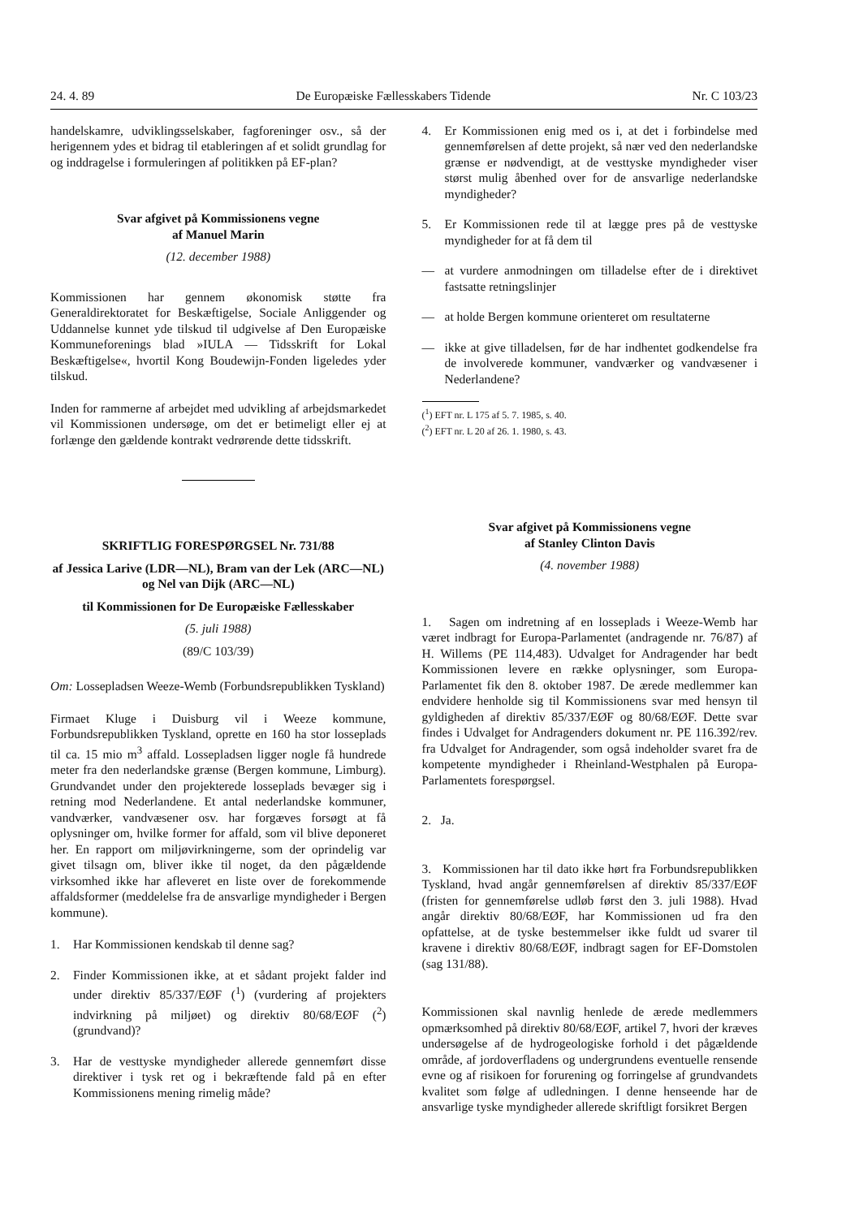24. 4. 89 De Europæiske Fællesskabers Tidende Nr. C 103/23
handelskamre, udviklingsselskaber, fagforeninger osv., så der herigennem ydes et bidrag til etableringen af et solidt grundlag for og inddragelse i formuleringen af politikken på EF-plan?
Svar afgivet på Kommissionens vegne
af Manuel Marin
(12. december 1988)
Kommissionen har gennem økonomisk støtte fra Generaldirektoratet for Beskæftigelse, Sociale Anliggender og Uddannelse kunnet yde tilskud til udgivelse af Den Europæiske Kommuneforenings blad »IULA — Tidsskrift for Lokal Beskæftigelse«, hvortil Kong Boudewijn-Fonden ligeledes yder tilskud.
Inden for rammerne af arbejdet med udvikling af arbejdsmarkedet vil Kommissionen undersøge, om det er betimeligt eller ej at forlænge den gældende kontrakt vedrørende dette tidsskrift.
SKRIFTLIG FORESPØRGSEL Nr. 731/88
af Jessica Larive (LDR—NL), Bram van der Lek (ARC—NL) og Nel van Dijk (ARC—NL)
til Kommissionen for De Europæiske Fællesskaber
(5. juli 1988)
(89/C 103/39)
Om: Lossepladsen Weeze-Wemb (Forbundsrepublikken Tyskland)
Firmaet Kluge i Duisburg vil i Weeze kommune, Forbundsrepublikken Tyskland, oprette en 160 ha stor losseplads til ca. 15 mio m<sup>3</sup> affald. Lossepladsen ligger nogle få hundrede meter fra den nederlandske grænse (Bergen kommune, Limburg). Grundvandet under den projekterede losseplads bevæger sig i retning mod Nederlandene. Et antal nederlandske kommuner, vandværker, vandvæsener osv. har forgæves forsøgt at få oplysninger om, hvilke former for affald, som vil blive deponeret her. En rapport om miljøvirkningerne, som der oprindelig var givet tilsagn om, bliver ikke til noget, da den pågældende virksomhed ikke har afleveret en liste over de forekommende affaldsformer (meddelelse fra de ansvarlige myndigheder i Bergen kommune).
1. Har Kommissionen kendskab til denne sag?
2. Finder Kommissionen ikke, at et sådant projekt falder ind under direktiv 85/337/EØF (<sup>1</sup>) (vurdering af projekters indvirkning på miljøet) og direktiv 80/68/EØF (<sup>2</sup>) (grundvand)?
3. Har de vesttyske myndigheder allerede gennemført disse direktiver i tysk ret og i bekræftende fald på en efter Kommissionens mening rimelig måde?
4. Er Kommissionen enig med os i, at det i forbindelse med gennemførelsen af dette projekt, så nær ved den nederlandske grænse er nødvendigt, at de vesttyske myndigheder viser størst mulig åbenhed over for de ansvarlige nederlandske myndigheder?
5. Er Kommissionen rede til at lægge pres på de vesttyske myndigheder for at få dem til
— at vurdere anmodningen om tilladelse efter de i direktivet fastsatte retningslinjer
— at holde Bergen kommune orienteret om resultaterne
— ikke at give tilladelsen, før de har indhentet godkendelse fra de involverede kommuner, vandværker og vandvæsener i Nederlandene?
(<sup>1</sup>) EFT nr. L 175 af 5. 7. 1985, s. 40.
(<sup>2</sup>) EFT nr. L 20 af 26. 1. 1980, s. 43.
Svar afgivet på Kommissionens vegne
af Stanley Clinton Davis
(4. november 1988)
1. Sagen om indretning af en losseplads i Weeze-Wemb har været indbragt for Europa-Parlamentet (andragende nr. 76/87) af H. Willems (PE 114,483). Udvalget for Andragender har bedt Kommissionen levere en række oplysninger, som Europa-Parlamentet fik den 8. oktober 1987. De ærede medlemmer kan endvidere henholde sig til Kommissionens svar med hensyn til gyldigheden af direktiv 85/337/EØF og 80/68/EØF. Dette svar findes i Udvalget for Andragenders dokument nr. PE 116.392/rev. fra Udvalget for Andragender, som også indeholder svaret fra de kompetente myndigheder i Rheinland-Westphalen på Europa-Parlamentets forespørgsel.
2. Ja.
3. Kommissionen har til dato ikke hørt fra Forbundsrepublikken Tyskland, hvad angår gennemførelsen af direktiv 85/337/EØF (fristen for gennemførelse udløb først den 3. juli 1988). Hvad angår direktiv 80/68/EØF, har Kommissionen ud fra den opfattelse, at de tyske bestemmelser ikke fuldt ud svarer til kravene i direktiv 80/68/EØF, indbragt sagen for EF-Domstolen (sag 131/88).
Kommissionen skal navnlig henlede de ærede medlemmers opmærksomhed på direktiv 80/68/EØF, artikel 7, hvori der kræves undersøgelse af de hydrogeologiske forhold i det pågældende område, af jordoverfladens og undergrundens eventuelle rensende evne og af risikoen for forurening og forringelse af grundvandets kvalitet som følge af udledningen. I denne henseende har de ansvarlige tyske myndigheder allerede skriftligt forsikret Bergen